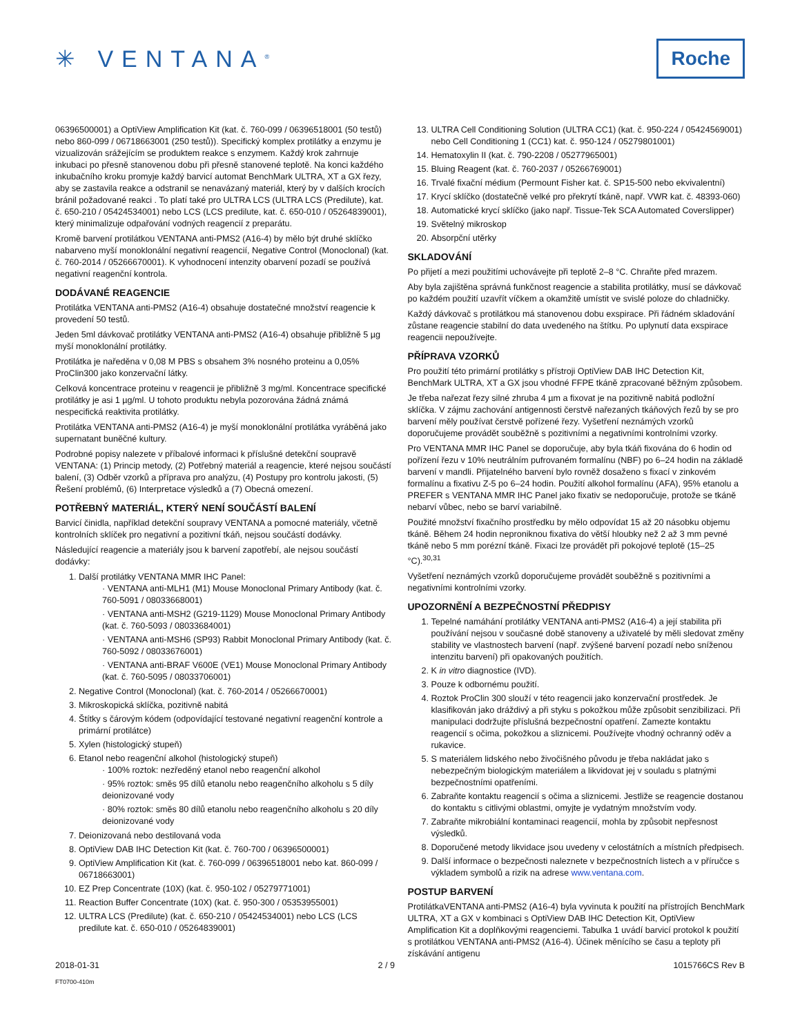✳ VENTANA<sup>®</sup>
Roche
06396500001) a OptiView Amplification Kit (kat. č. 760-099 / 06396518001 (50 testů) nebo 860-099 / 06718663001 (250 testů)). Specifický komplex protilátky a enzymu je vizualizován srážejícím se produktem reakce s enzymem. Každý krok zahrnuje inkubaci po přesně stanovenou dobu při přesně stanovené teplotě. Na konci každého inkubačního kroku promyje každý barvicí automat BenchMark ULTRA, XT a GX řezy, aby se zastavila reakce a odstranil se nenavázaný materiál, který by v dalších krocích bránil požadované reakci . To platí také pro ULTRA LCS (ULTRA LCS (Predilute), kat. č. 650-210 / 05424534001) nebo LCS (LCS predilute, kat. č. 650-010 / 05264839001), který minimalizuje odpařování vodných reagencií z preparátu.
Kromě barvení protilátkou VENTANA anti-PMS2 (A16-4) by mělo být druhé sklíčko nabarveno myší monoklonální negativní reagencií, Negative Control (Monoclonal) (kat. č. 760-2014 / 05266670001). K vyhodnocení intenzity obarvení pozadí se používá negativní reagenční kontrola.
DODÁVANÉ REAGENCIE
Protilátka VENTANA anti-PMS2 (A16-4) obsahuje dostatečné množství reagencie k provedení 50 testů.
Jeden 5ml dávkovač protilátky VENTANA anti-PMS2 (A16-4) obsahuje přibližně 5 µg myší monoklonální protilátky.
Protilátka je naředěna v 0,08 M PBS s obsahem 3% nosného proteinu a 0,05% ProClin300 jako konzervační látky.
Celková koncentrace proteinu v reagencii je přibližně 3 mg/ml. Koncentrace specifické protilátky je asi 1 µg/ml. U tohoto produktu nebyla pozorována žádná známá nespecifická reaktivita protilátky.
Protilátka VENTANA anti-PMS2 (A16-4) je myší monoklonální protilátka vyráběná jako supernatant buněčné kultury.
Podrobné popisy nalezete v příbalové informaci k příslušné detekční soupravě VENTANA: (1) Princip metody, (2) Potřebný materiál a reagencie, které nejsou součástí balení, (3) Odběr vzorků a příprava pro analýzu, (4) Postupy pro kontrolu jakosti, (5) Řešení problémů, (6) Interpretace výsledků a (7) Obecná omezení.
POTŘEBNÝ MATERIÁL, KTERÝ NENÍ SOUČÁSTÍ BALENÍ
Barvicí činidla, například detekční soupravy VENTANA a pomocné materiály, včetně kontrolních sklíček pro negativní a pozitivní tkáň, nejsou součástí dodávky.
Následující reagencie a materiály jsou k barvení zapotřebí, ale nejsou součástí dodávky:
1. Další protilátky VENTANA MMR IHC Panel:
· VENTANA anti-MLH1 (M1) Mouse Monoclonal Primary Antibody (kat. č. 760-5091 / 08033668001)
· VENTANA anti-MSH2 (G219-1129) Mouse Monoclonal Primary Antibody (kat. č. 760-5093 / 08033684001)
· VENTANA anti-MSH6 (SP93) Rabbit Monoclonal Primary Antibody (kat. č. 760-5092 / 08033676001)
· VENTANA anti-BRAF V600E (VE1) Mouse Monoclonal Primary Antibody (kat. č. 760-5095 / 08033706001)
2. Negative Control (Monoclonal) (kat. č. 760-2014 / 05266670001)
3. Mikroskopická sklíčka, pozitivně nabitá
4. Štítky s čárovým kódem (odpovídající testované negativní reagenční kontrole a primární protilátce)
5. Xylen (histologický stupeň)
6. Etanol nebo reagenční alkohol (histologický stupeň)
· 100% roztok: nezředěný etanol nebo reagenční alkohol
· 95% roztok: směs 95 dílů etanolu nebo reagenčního alkoholu s 5 díly deionizované vody
· 80% roztok: směs 80 dílů etanolu nebo reagenčního alkoholu s 20 díly deionizované vody
7. Deionizovaná nebo destilovaná voda
8. OptiView DAB IHC Detection Kit (kat. č. 760-700 / 06396500001)
9. OptiView Amplification Kit (kat. č. 760-099 / 06396518001 nebo kat. 860-099 / 06718663001)
10. EZ Prep Concentrate (10X) (kat. č. 950-102 / 05279771001)
11. Reaction Buffer Concentrate (10X) (kat. č. 950-300 / 05353955001)
12. ULTRA LCS (Predilute) (kat. č. 650-210 / 05424534001) nebo LCS (LCS predilute kat. č. 650-010 / 05264839001)
13. ULTRA Cell Conditioning Solution (ULTRA CC1) (kat. č. 950-224 / 05424569001) nebo Cell Conditioning 1 (CC1) kat. č. 950-124 / 05279801001)
14. Hematoxylin II (kat. č. 790-2208 / 05277965001)
15. Bluing Reagent (kat. č. 760-2037 / 05266769001)
16. Trvalé fixační médium (Permount Fisher kat. č. SP15-500 nebo ekvivalentní)
17. Krycí sklíčko (dostatečně velké pro překrytí tkáně, např. VWR kat. č. 48393-060)
18. Automatické krycí sklíčko (jako např. Tissue-Tek SCA Automated Coverslipper)
19. Světelný mikroskop
20. Absorpční utěrky
SKLADOVÁNÍ
Po přijetí a mezi použitími uchovávejte při teplotě 2–8 °C. Chraňte před mrazem.
Aby byla zajištěna správná funkčnost reagencie a stabilita protilátky, musí se dávkovač po každém použití uzavřít víčkem a okamžitě umístit ve svislé poloze do chladničky.
Každý dávkovač s protilátkou má stanovenou dobu exspirace. Při řádném skladování zůstane reagencie stabilní do data uvedeného na štítku. Po uplynutí data exspirace reagencii nepoužívejte.
PŘÍPRAVA VZORKŮ
Pro použití této primární protilátky s přístroji OptiView DAB IHC Detection Kit, BenchMark ULTRA, XT a GX jsou vhodné FFPE tkáně zpracované běžným způsobem.
Je třeba nařezat řezy silné zhruba 4 µm a fixovat je na pozitivně nabitá podložní sklíčka. V zájmu zachování antigennosti čerstvě nařezaných tkáňových řezů by se pro barvení měly používat čerstvě pořízené řezy. Vyšetření neznámých vzorků doporučujeme provádět souběžně s pozitivními a negativními kontrolními vzorky.
Pro VENTANA MMR IHC Panel se doporučuje, aby byla tkáň fixována do 6 hodin od pořízení řezu v 10% neutrálním pufrovaném formalínu (NBF) po 6–24 hodin na základě barvení v mandli. Přijatelného barvení bylo rovněž dosaženo s fixací v zinkovém formalínu a fixativu Z-5 po 6–24 hodin. Použití alkohol formalínu (AFA), 95% etanolu a PREFER s VENTANA MMR IHC Panel jako fixativ se nedoporučuje, protože se tkáně nebarví vůbec, nebo se barví variabilně.
Použité množství fixačního prostředku by mělo odpovídat 15 až 20 násobku objemu tkáně. Během 24 hodin neproniknou fixativa do větší hloubky než 2 až 3 mm pevné tkáně nebo 5 mm porézní tkáně. Fixaci lze provádět při pokojové teplotě (15–25 °C).<sup>30,31</sup>
Vyšetření neznámých vzorků doporučujeme provádět souběžně s pozitivními a negativními kontrolními vzorky.
UPOZORNĚNÍ A BEZPEČNOSTNÍ PŘEDPISY
1. Tepelné namáhání protilátky VENTANA anti-PMS2 (A16-4) a její stabilita při používání nejsou v současné době stanoveny a uživatelé by měli sledovat změny stability ve vlastnostech barvení (např. zvýšené barvení pozadí nebo sníženou intenzitu barvení) při opakovaných použitích.
2. K in vitro diagnostice (IVD).
3. Pouze k odbornému použití.
4. Roztok ProClin 300 slouží v této reagencii jako konzervační prostředek. Je klasifikován jako dráždivý a při styku s pokožkou může způsobit senzibilizaci. Při manipulaci dodržujte příslušná bezpečnostní opatření. Zamezte kontaktu reagencií s očima, pokožkou a sliznicemi. Používejte vhodný ochranný oděv a rukavice.
5. S materiálem lidského nebo živočišného původu je třeba nakládat jako s nebezpečným biologickým materiálem a likvidovat jej v souladu s platnými bezpečnostními opatřeními.
6. Zabraňte kontaktu reagencií s očima a sliznicemi. Jestliže se reagencie dostanou do kontaktu s citlivými oblastmi, omyjte je vydatným množstvím vody.
7. Zabraňte mikrobiální kontaminaci reagencií, mohla by způsobit nepřesnost výsledků.
8. Doporučené metody likvidace jsou uvedeny v celostátních a místních předpisech.
9. Další informace o bezpečnosti naleznete v bezpečnostních listech a v příručce s výkladem symbolů a rizik na adrese www.ventana.com.
POSTUP BARVENÍ
ProtilátkaVENTANA anti-PMS2 (A16-4) byla vyvinuta k použití na přístrojích BenchMark ULTRA, XT a GX v kombinaci s OptiView DAB IHC Detection Kit, OptiView Amplification Kit a doplňkovými reagenciemi. Tabulka 1 uvádí barvicí protokol k použití s protilátkou VENTANA anti-PMS2 (A16-4). Účinek měnícího se času a teploty při získávání antigenu
2018-01-31 2 / 9 1015766CS Rev B
FT0700-410m